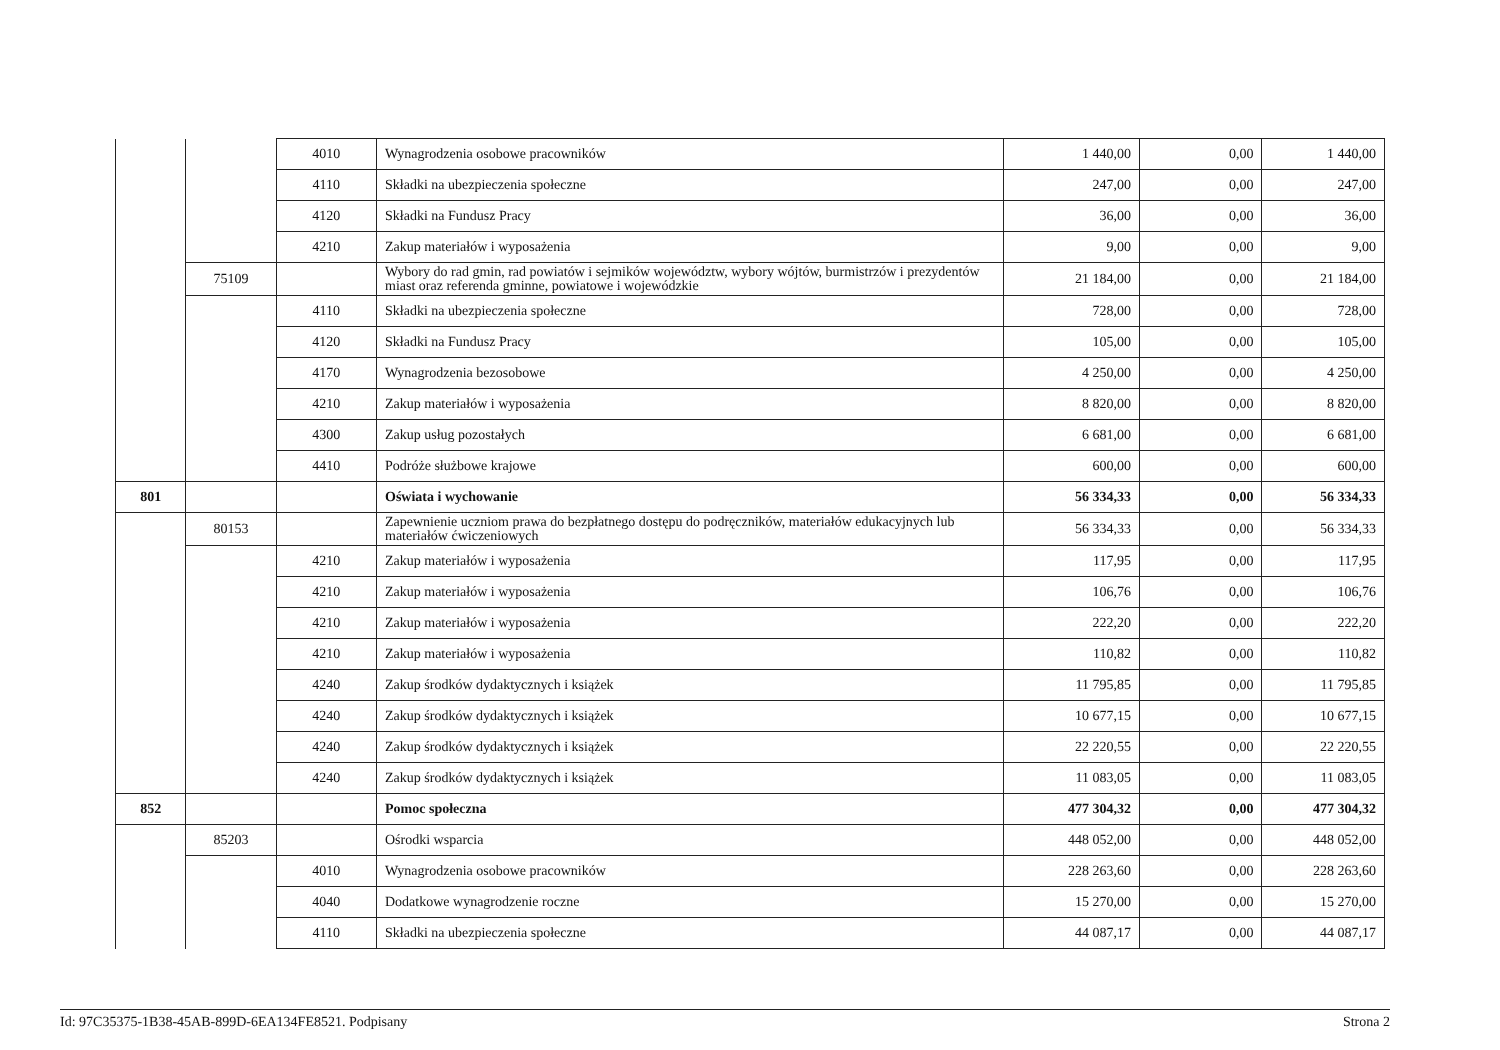| | | 4010 | Wynagrodzenia osobowe pracowników | 1 440,00 | 0,00 | 1 440,00 |
| | | 4110 | Składki na ubezpieczenia społeczne | 247,00 | 0,00 | 247,00 |
| | | 4120 | Składki na Fundusz Pracy | 36,00 | 0,00 | 36,00 |
| | | 4210 | Zakup materiałów i wyposażenia | 9,00 | 0,00 | 9,00 |
| | 75109 | | Wybory do rad gmin, rad powiatów i sejmików województw, wybory wójtów, burmistrzów i prezydentów miast oraz referenda gminne, powiatowe i wojewódzkie | 21 184,00 | 0,00 | 21 184,00 |
| | | 4110 | Składki na ubezpieczenia społeczne | 728,00 | 0,00 | 728,00 |
| | | 4120 | Składki na Fundusz Pracy | 105,00 | 0,00 | 105,00 |
| | | 4170 | Wynagrodzenia bezosobowe | 4 250,00 | 0,00 | 4 250,00 |
| | | 4210 | Zakup materiałów i wyposażenia | 8 820,00 | 0,00 | 8 820,00 |
| | | 4300 | Zakup usług pozostałych | 6 681,00 | 0,00 | 6 681,00 |
| | | 4410 | Podróże służbowe krajowe | 600,00 | 0,00 | 600,00 |
| 801 | | | Oświata i wychowanie | 56 334,33 | 0,00 | 56 334,33 |
| | 80153 | | Zapewnienie uczniom prawa do bezpłatnego dostępu do podręczników, materiałów edukacyjnych lub materiałów ćwiczeniowych | 56 334,33 | 0,00 | 56 334,33 |
| | | 4210 | Zakup materiałów i wyposażenia | 117,95 | 0,00 | 117,95 |
| | | 4210 | Zakup materiałów i wyposażenia | 106,76 | 0,00 | 106,76 |
| | | 4210 | Zakup materiałów i wyposażenia | 222,20 | 0,00 | 222,20 |
| | | 4210 | Zakup materiałów i wyposażenia | 110,82 | 0,00 | 110,82 |
| | | 4240 | Zakup środków dydaktycznych i książek | 11 795,85 | 0,00 | 11 795,85 |
| | | 4240 | Zakup środków dydaktycznych i książek | 10 677,15 | 0,00 | 10 677,15 |
| | | 4240 | Zakup środków dydaktycznych i książek | 22 220,55 | 0,00 | 22 220,55 |
| | | 4240 | Zakup środków dydaktycznych i książek | 11 083,05 | 0,00 | 11 083,05 |
| 852 | | | Pomoc społeczna | 477 304,32 | 0,00 | 477 304,32 |
| | 85203 | | Ośrodki wsparcia | 448 052,00 | 0,00 | 448 052,00 |
| | | 4010 | Wynagrodzenia osobowe pracowników | 228 263,60 | 0,00 | 228 263,60 |
| | | 4040 | Dodatkowe wynagrodzenie roczne | 15 270,00 | 0,00 | 15 270,00 |
| | | 4110 | Składki na ubezpieczenia społeczne | 44 087,17 | 0,00 | 44 087,17 |
Id: 97C35375-1B38-45AB-899D-6EA134FE8521. Podpisany Strona 2